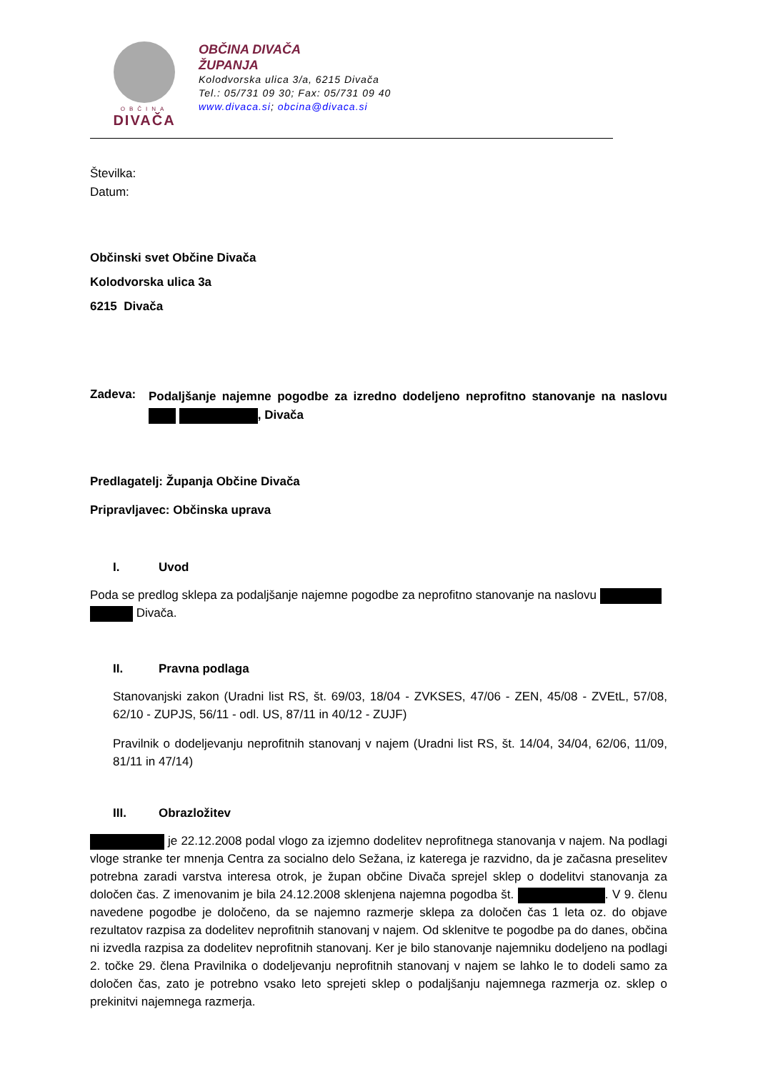OBČINA
DIVAČA
OBČINA DIVAČA
ŽUPANJA
Kolodvorska ulica 3/a, 6215 Divača
Tel.: 05/731 09 30; Fax: 05/731 09 40
www.divaca.si; obcina@divaca.si
Številka:
Datum:
Občinski svet Občine Divača
Kolodvorska ulica 3a
6215 Divača
Zadeva:
Podaljšanje najemne pogodbe za izredno dodeljeno neprofitno stanovanje na naslovu , Divača
Predlagatelj: Županja Občine Divača
Pripravljavec: Občinska uprava
I. Uvod
Poda se predlog sklepa za podaljšanje najemne pogodbe za neprofitno stanovanje na naslovu
Divača.
II. Pravna podlaga
Stanovanjski zakon (Uradni list RS, št. 69/03, 18/04 - ZVKSES, 47/06 - ZEN, 45/08 - ZVEtL, 57/08, 62/10 - ZUPJS, 56/11 - odl. US, 87/11 in 40/12 - ZUJF)
Pravilnik o dodeljevanju neprofitnih stanovanj v najem (Uradni list RS, št. 14/04, 34/04, 62/06, 11/09, 81/11 in 47/14)
III. Obrazložitev
je 22.12.2008 podal vlogo za izjemno dodelitev neprofitnega stanovanja v najem. Na podlagi vloge stranke ter mnenja Centra za socialno delo Sežana, iz katerega je razvidno, da je začasna preselitev potrebna zaradi varstva interesa otrok, je župan občine Divača sprejel sklep o dodelitvi stanovanja za določen čas. Z imenovanim je bila 24.12.2008 sklenjena najemna pogodba št. . V 9. členu navedene pogodbe je določeno, da se najemno razmerje sklepa za določen čas 1 leta oz. do objave rezultatov razpisa za dodelitev neprofitnih stanovanj v najem. Od sklenitve te pogodbe pa do danes, občina ni izvedla razpisa za dodelitev neprofitnih stanovanj. Ker je bilo stanovanje najemniku dodeljeno na podlagi 2. točke 29. člena Pravilnika o dodeljevanju neprofitnih stanovanj v najem se lahko le to dodeli samo za določen čas, zato je potrebno vsako leto sprejeti sklep o podaljšanju najemnega razmerja oz. sklep o prekinitvi najemnega razmerja.